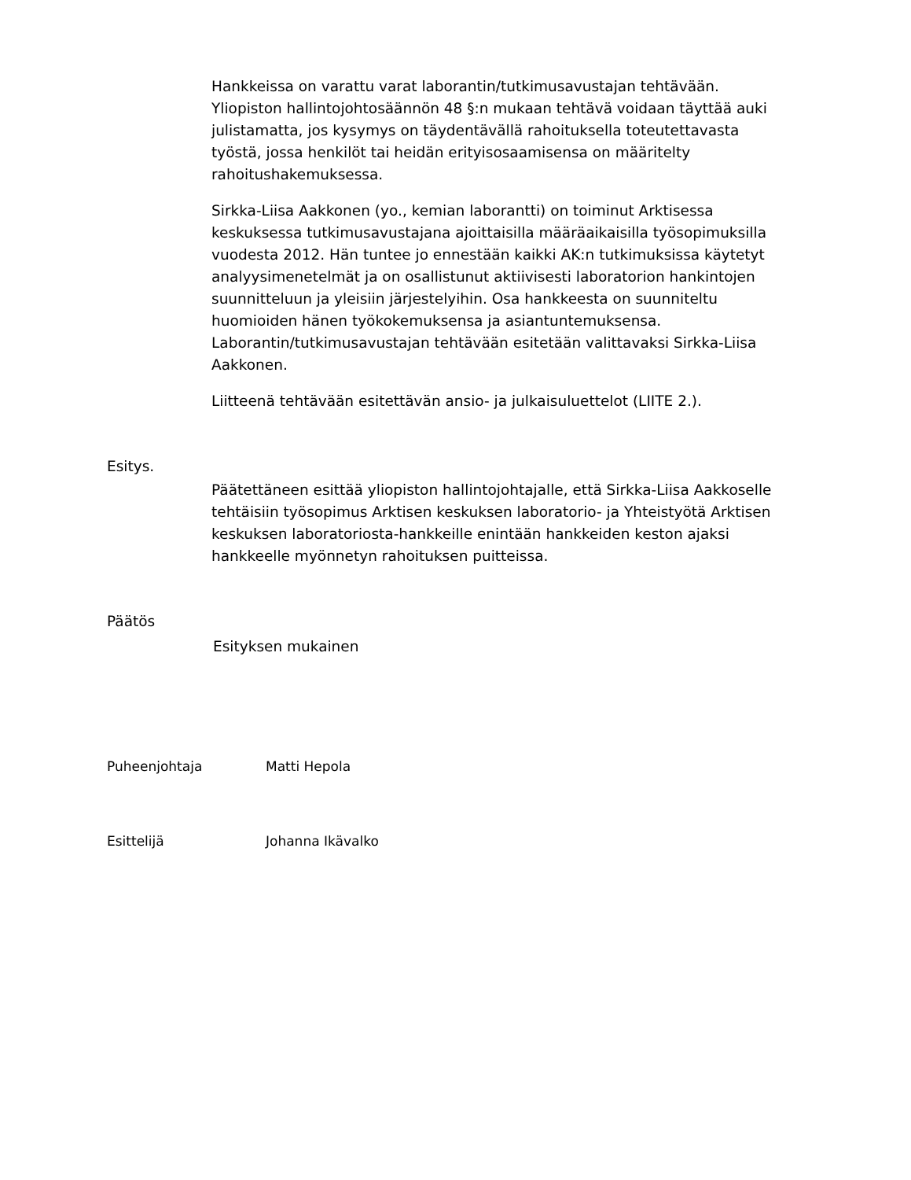Hankkeissa on varattu varat laborantin/tutkimusavustajan tehtävään. Yliopiston hallintojohtosäännön 48 §:n mukaan tehtävä voidaan täyttää auki julistamatta, jos kysymys on täydentävällä rahoituksella toteutettavasta työstä, jossa henkilöt tai heidän erityisosaamisensa on määritelty rahoitushakemuksessa.
Sirkka-Liisa Aakkonen (yo., kemian laborantti) on toiminut Arktisessa keskuksessa tutkimusavustajana ajoittaisilla määräaikaisilla työsopimuksilla vuodesta 2012. Hän tuntee jo ennestään kaikki AK:n tutkimuksissa käytetyt analyysimenetelmät ja on osallistunut aktiivisesti laboratorion hankintojen suunnitteluun ja yleisiin järjestelyihin. Osa hankkeesta on suunniteltu huomioiden hänen työkokemuksensa ja asiantuntemuksensa. Laborantin/tutkimusavustajan tehtävään esitetään valittavaksi Sirkka-Liisa Aakkonen.
Liitteenä tehtävään esitettävän ansio- ja julkaisuluettelot (LIITE 2.).
Esitys.
Päätettäneen esittää yliopiston hallintojohtajalle, että Sirkka-Liisa Aakkoselle tehtäisiin työsopimus Arktisen keskuksen laboratorio- ja Yhteistyötä Arktisen keskuksen laboratoriosta-hankkeille enintään hankkeiden keston ajaksi hankkeelle myönnetyn rahoituksen puitteissa.
Päätös
Esityksen mukainen
Puheenjohtaja Matti Hepola
Esittelijä Johanna Ikävalko